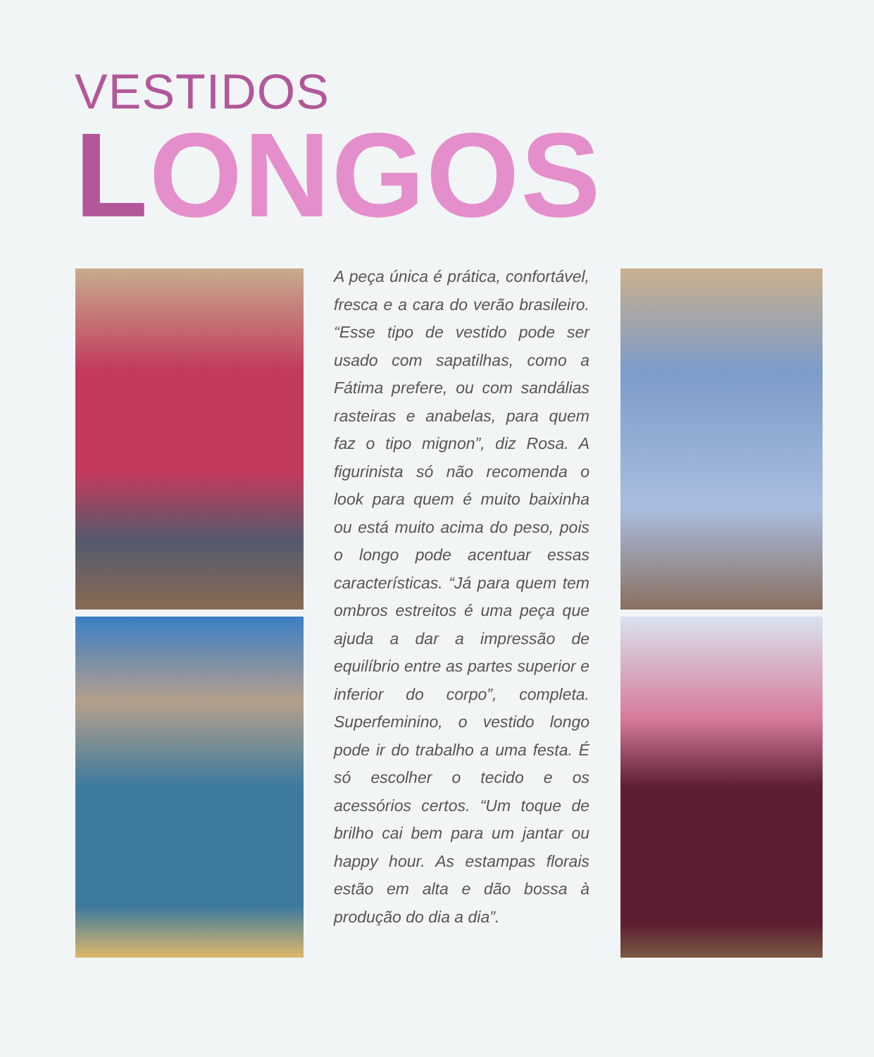VESTIDOS
LONGOS
A peça única é prática, confortável, fresca e a cara do verão brasileiro. “Esse tipo de vestido pode ser usado com sapatilhas, como a Fátima prefere, ou com sandálias rasteiras e anabelas, para quem faz o tipo mignon”, diz Rosa. A figurinista só não recomenda o look para quem é muito baixinha ou está muito acima do peso, pois o longo pode acentuar essas características. “Já para quem tem ombros estreitos é uma peça que ajuda a dar a impressão de equilíbrio entre as partes superior e inferior do corpo”, completa. Superfeminino, o vestido longo pode ir do trabalho a uma festa. É só escolher o tecido e os acessórios certos. “Um toque de brilho cai bem para um jantar ou happy hour. As estampas florais estão em alta e dão bossa à produção do dia a dia”.